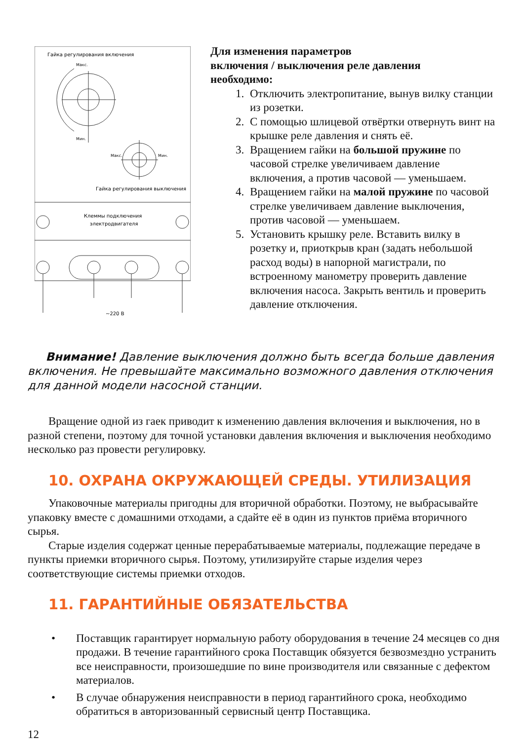Гайка регулирования включения
Макс.
Мин.
Макс.
Мин.
Гайка регулирования выключения
Клеммы подключения
электродвигателя
~220 В
Для изменения параметров
включения / выключения реле давления
необходимо:
1. Отключить электропитание, вынув вилку станции из розетки.
2. С помощью шлицевой отвёртки отвернуть винт на крышке реле давления и снять её.
3. Вращением гайки на большой пружине по часовой стрелке увеличиваем давление включения, а против часовой — уменьшаем.
4. Вращением гайки на малой пружине по часовой стрелке увеличиваем давление выключения, против часовой — уменьшаем.
5. Установить крышку реле. Вставить вилку в розетку и, приоткрыв кран (задать небольшой расход воды) в напорной магистрали, по встроенному манометру проверить давление включения насоса. Закрыть вентиль и проверить давление отключения.
Внимание! Давление выключения должно быть всегда больше давления включения. Не превышайте максимально возможного давления отключения для данной модели насосной станции.
Вращение одной из гаек приводит к изменению давления включения и выключения, но в разной степени, поэтому для точной установки давления включения и выключения необходимо несколько раз провести регулировку.
10. ОХРАНА ОКРУЖАЮЩЕЙ СРЕДЫ. УТИЛИЗАЦИЯ
Упаковочные материалы пригодны для вторичной обработки. Поэтому, не выбрасывайте упаковку вместе с домашними отходами, а сдайте её в один из пунктов приёма вторичного сырья.
Старые изделия содержат ценные перерабатываемые материалы, подлежащие передаче в пункты приемки вторичного сырья. Поэтому, утилизируйте старые изделия через соответствующие системы приемки отходов.
11. ГАРАНТИЙНЫЕ ОБЯЗАТЕЛЬСТВА
• Поставщик гарантирует нормальную работу оборудования в течение 24 месяцев со дня продажи. В течение гарантийного срока Поставщик обязуется безвозмездно устранить все неисправности, произошедшие по вине производителя или связанные с дефектом материалов.
• В случае обнаружения неисправности в период гарантийного срока, необходимо обратиться в авторизованный сервисный центр Поставщика.
12